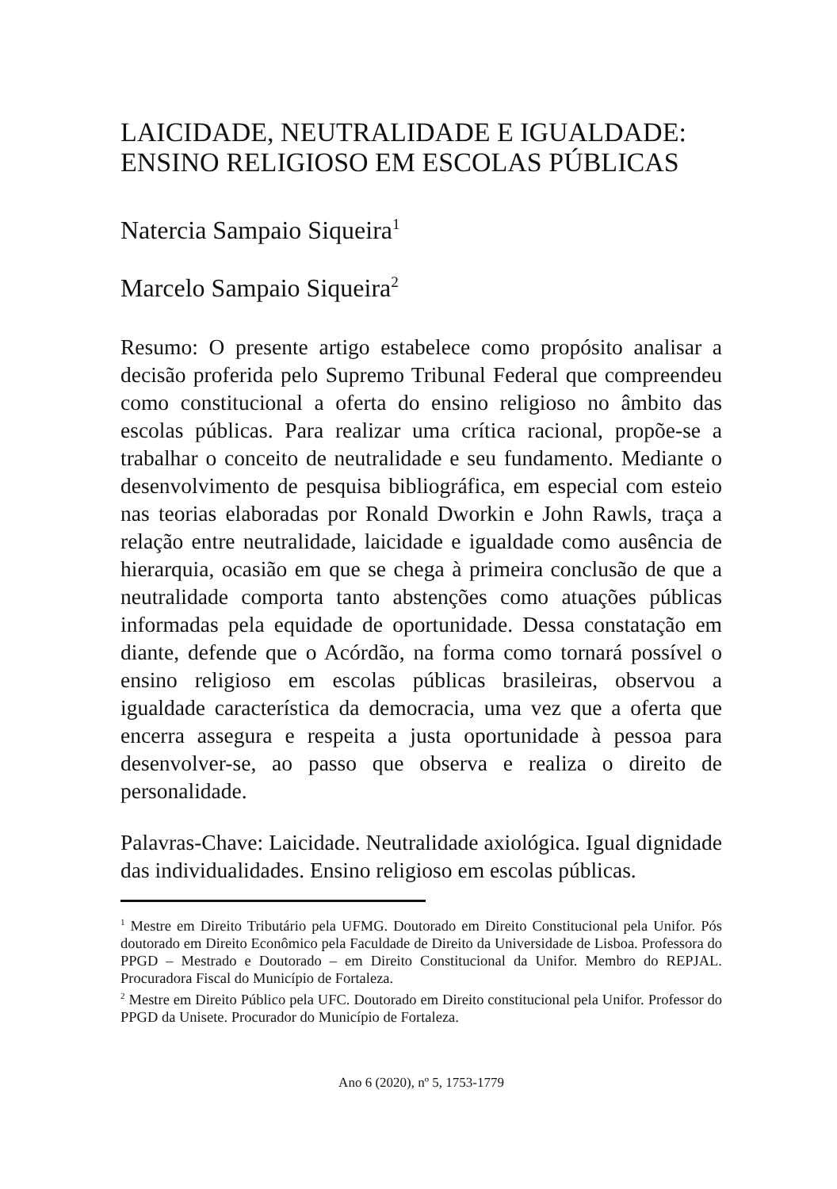LAICIDADE, NEUTRALIDADE E IGUALDADE: ENSINO RELIGIOSO EM ESCOLAS PÚBLICAS
Natercia Sampaio Siqueira<sup>1</sup>
Marcelo Sampaio Siqueira<sup>2</sup>
Resumo: O presente artigo estabelece como propósito analisar a decisão proferida pelo Supremo Tribunal Federal que compreendeu como constitucional a oferta do ensino religioso no âmbito das escolas públicas. Para realizar uma crítica racional, propõe-se a trabalhar o conceito de neutralidade e seu fundamento. Mediante o desenvolvimento de pesquisa bibliográfica, em especial com esteio nas teorias elaboradas por Ronald Dworkin e John Rawls, traça a relação entre neutralidade, laicidade e igualdade como ausência de hierarquia, ocasião em que se chega à primeira conclusão de que a neutralidade comporta tanto abstenções como atuações públicas informadas pela equidade de oportunidade. Dessa constatação em diante, defende que o Acórdão, na forma como tornará possível o ensino religioso em escolas públicas brasileiras, observou a igualdade característica da democracia, uma vez que a oferta que encerra assegura e respeita a justa oportunidade à pessoa para desenvolver-se, ao passo que observa e realiza o direito de personalidade.
Palavras-Chave: Laicidade. Neutralidade axiológica. Igual dignidade das individualidades. Ensino religioso em escolas públicas.
<sup>1</sup> Mestre em Direito Tributário pela UFMG. Doutorado em Direito Constitucional pela Unifor. Pós doutorado em Direito Econômico pela Faculdade de Direito da Universidade de Lisboa. Professora do PPGD – Mestrado e Doutorado – em Direito Constitucional da Unifor. Membro do REPJAL. Procuradora Fiscal do Município de Fortaleza.
<sup>2</sup> Mestre em Direito Público pela UFC. Doutorado em Direito constitucional pela Unifor. Professor do PPGD da Unisete. Procurador do Município de Fortaleza.
Ano 6 (2020), nº 5, 1753-1779